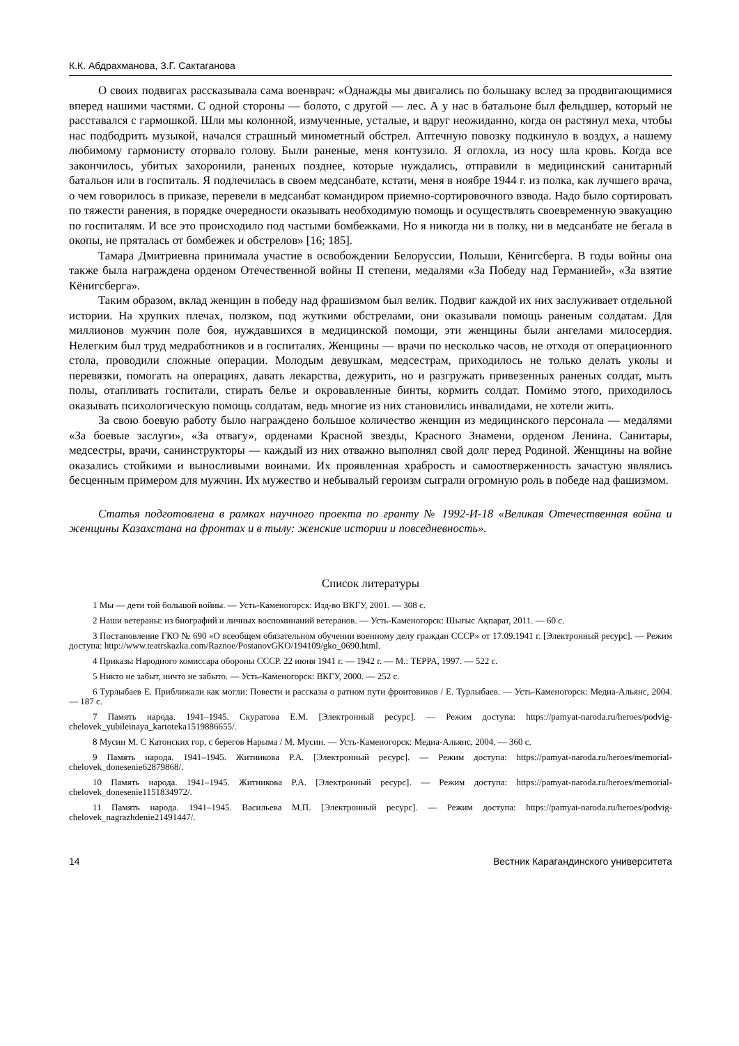К.К. Абдрахманова, З.Г. Сактаганова
О своих подвигах рассказывала сама военврач: «Однажды мы двигались по большаку вслед за продвигающимися вперед нашими частями. С одной стороны — болото, с другой — лес. А у нас в батальоне был фельдшер, который не расставался с гармошкой. Шли мы колонной, измученные, усталые, и вдруг неожиданно, когда он растянул меха, чтобы нас подбодрить музыкой, начался страшный минометный обстрел. Аптечную повозку подкинуло в воздух, а нашему любимому гармонисту оторвало голову. Были раненые, меня контузило. Я оглохла, из носу шла кровь. Когда все закончилось, убитых захоронили, раненых позднее, которые нуждались, отправили в медицинский санитарный батальон или в госпиталь. Я подлечилась в своем медсанбате, кстати, меня в ноябре 1944 г. из полка, как лучшего врача, о чем говорилось в приказе, перевели в медсанбат командиром приемно-сортировочного взвода. Надо было сортировать по тяжести ранения, в порядке очередности оказывать необходимую помощь и осуществлять своевременную эвакуацию по госпиталям. И все это происходило под частыми бомбежками. Но я никогда ни в полку, ни в медсанбате не бегала в окопы, не пряталась от бомбежек и обстрелов» [16; 185].
Тамара Дмитриевна принимала участие в освобождении Белоруссии, Польши, Кёнигсберга. В годы войны она также была награждена орденом Отечественной войны II степени, медалями «За Победу над Германией», «За взятие Кёнигсберга».
Таким образом, вклад женщин в победу над фрашизмом был велик. Подвиг каждой их них заслуживает отдельной истории. На хрупких плечах, ползком, под жуткими обстрелами, они оказывали помощь раненым солдатам. Для миллионов мужчин поле боя, нуждавшихся в медицинской помощи, эти женщины были ангелами милосердия. Нелегким был труд медработников и в госпиталях. Женщины — врачи по несколько часов, не отходя от операционного стола, проводили сложные операции. Молодым девушкам, медсестрам, приходилось не только делать уколы и перевязки, помогать на операциях, давать лекарства, дежурить, но и разгружать привезенных раненых солдат, мыть полы, отапливать госпитали, стирать белье и окровавленные бинты, кормить солдат. Помимо этого, приходилось оказывать психологическую помощь солдатам, ведь многие из них становились инвалидами, не хотели жить.
За свою боевую работу было награждено большое количество женщин из медицинского персонала — медалями «За боевые заслуги», «За отвагу», орденами Красной звезды, Красного Знамени, орденом Ленина. Санитары, медсестры, врачи, санинструкторы — каждый из них отважно выполнял свой долг перед Родиной. Женщины на войне оказались стойкими и выносливыми воинами. Их проявленная храбрость и самоотверженность зачастую являлись бесценным примером для мужчин. Их мужество и небывалый героизм сыграли огромную роль в победе над фашизмом.
Статья подготовлена в рамках научного проекта по гранту № 1992-И-18 «Великая Отечественная война и женщины Казахстана на фронтах и в тылу: женские истории и повседневность».
Список литературы
1 Мы — дети той большой войны. — Усть-Каменогорск: Изд-во ВКГУ, 2001. — 308 с.
2 Наши ветераны: из биографий и личных воспоминаний ветеранов. — Усть-Каменогорск: Шығыс Ақпарат, 2011. — 60 с.
3 Постановление ГКО № 690 «О всеобщем обязательном обучении военному делу граждан СССР» от 17.09.1941 г. [Электронный ресурс]. — Режим доступа: http://www.teatrskazka.com/Raznoe/PostanovGKO/194109/gko_0690.html.
4 Приказы Народного комиссара обороны СССР. 22 июня 1941 г. — 1942 г. — М.: ТЕРРА, 1997. — 522 с.
5 Никто не забыт, ничто не забыто. — Усть-Каменогорск: ВКГУ, 2000. — 252 с.
6 Турлыбаев Е. Приближали как могли: Повести и рассказы о ратном пути фронтовиков / Е. Турлыбаев. — Усть-Каменогорск: Медиа-Альянс, 2004. — 187 с.
7 Память народа. 1941–1945. Скуратова Е.М. [Электронный ресурс]. — Режим доступа: https://pamyat-naroda.ru/heroes/podvig-chelovek_yubileinaya_kartoteka1519886655/.
8 Мусин М. С Катонских гор, с берегов Нарыма / М. Мусин. — Усть-Каменогорск: Медиа-Альянс, 2004. — 360 с.
9 Память народа. 1941–1945. Житникова Р.А. [Электронный ресурс]. — Режим доступа: https://pamyat-naroda.ru/heroes/memorial-chelovek_donesenie62879868/.
10 Память народа. 1941–1945. Житникова Р.А. [Электронный ресурс]. — Режим доступа: https://pamyat-naroda.ru/heroes/memorial-chelovek_donesenie1151834972/.
11 Память народа. 1941–1945. Васильева М.П. [Электронный ресурс]. — Режим доступа: https://pamyat-naroda.ru/heroes/podvig-chelovek_nagrazhdenie21491447/.
14 Вестник Карагандинского университета